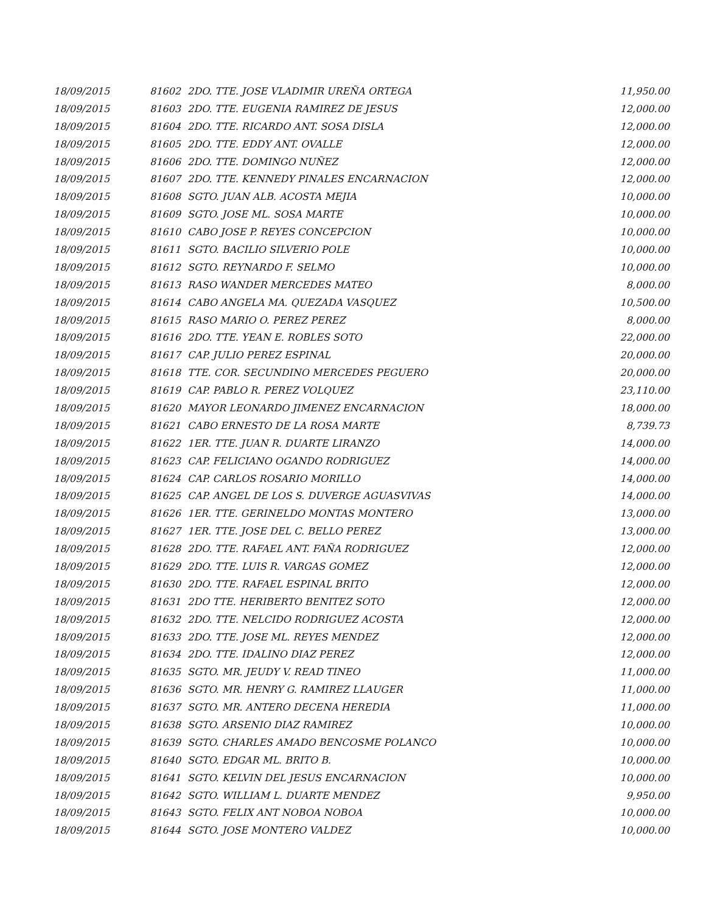| 18/09/2015 | 81602 | 2DO. TTE. JOSE VLADIMIR UREÑA ORTEGA | 11,950.00 |
| 18/09/2015 | 81603 | 2DO. TTE. EUGENIA RAMIREZ DE JESUS | 12,000.00 |
| 18/09/2015 | 81604 | 2DO. TTE. RICARDO ANT. SOSA DISLA | 12,000.00 |
| 18/09/2015 | 81605 | 2DO. TTE. EDDY ANT. OVALLE | 12,000.00 |
| 18/09/2015 | 81606 | 2DO. TTE. DOMINGO NUÑEZ | 12,000.00 |
| 18/09/2015 | 81607 | 2DO. TTE. KENNEDY PINALES ENCARNACION | 12,000.00 |
| 18/09/2015 | 81608 | SGTO. JUAN ALB. ACOSTA MEJIA | 10,000.00 |
| 18/09/2015 | 81609 | SGTO. JOSE ML. SOSA MARTE | 10,000.00 |
| 18/09/2015 | 81610 | CABO JOSE P. REYES CONCEPCION | 10,000.00 |
| 18/09/2015 | 81611 | SGTO. BACILIO SILVERIO POLE | 10,000.00 |
| 18/09/2015 | 81612 | SGTO. REYNARDO F. SELMO | 10,000.00 |
| 18/09/2015 | 81613 | RASO WANDER MERCEDES MATEO | 8,000.00 |
| 18/09/2015 | 81614 | CABO ANGELA MA. QUEZADA VASQUEZ | 10,500.00 |
| 18/09/2015 | 81615 | RASO MARIO O. PEREZ PEREZ | 8,000.00 |
| 18/09/2015 | 81616 | 2DO. TTE. YEAN E. ROBLES SOTO | 22,000.00 |
| 18/09/2015 | 81617 | CAP. JULIO PEREZ ESPINAL | 20,000.00 |
| 18/09/2015 | 81618 | TTE. COR. SECUNDINO MERCEDES PEGUERO | 20,000.00 |
| 18/09/2015 | 81619 | CAP. PABLO R. PEREZ VOLQUEZ | 23,110.00 |
| 18/09/2015 | 81620 | MAYOR LEONARDO JIMENEZ ENCARNACION | 18,000.00 |
| 18/09/2015 | 81621 | CABO ERNESTO DE LA ROSA MARTE | 8,739.73 |
| 18/09/2015 | 81622 | 1ER. TTE. JUAN R. DUARTE LIRANZO | 14,000.00 |
| 18/09/2015 | 81623 | CAP. FELICIANO OGANDO RODRIGUEZ | 14,000.00 |
| 18/09/2015 | 81624 | CAP. CARLOS ROSARIO MORILLO | 14,000.00 |
| 18/09/2015 | 81625 | CAP. ANGEL DE LOS S. DUVERGE AGUASVIVAS | 14,000.00 |
| 18/09/2015 | 81626 | 1ER. TTE. GERINELDO MONTAS MONTERO | 13,000.00 |
| 18/09/2015 | 81627 | 1ER. TTE. JOSE DEL C. BELLO PEREZ | 13,000.00 |
| 18/09/2015 | 81628 | 2DO. TTE. RAFAEL ANT. FAÑA RODRIGUEZ | 12,000.00 |
| 18/09/2015 | 81629 | 2DO. TTE. LUIS R. VARGAS GOMEZ | 12,000.00 |
| 18/09/2015 | 81630 | 2DO. TTE. RAFAEL ESPINAL BRITO | 12,000.00 |
| 18/09/2015 | 81631 | 2DO TTE. HERIBERTO BENITEZ SOTO | 12,000.00 |
| 18/09/2015 | 81632 | 2DO. TTE. NELCIDO RODRIGUEZ ACOSTA | 12,000.00 |
| 18/09/2015 | 81633 | 2DO. TTE. JOSE ML. REYES MENDEZ | 12,000.00 |
| 18/09/2015 | 81634 | 2DO. TTE. IDALINO DIAZ PEREZ | 12,000.00 |
| 18/09/2015 | 81635 | SGTO. MR. JEUDY V. READ TINEO | 11,000.00 |
| 18/09/2015 | 81636 | SGTO. MR. HENRY G. RAMIREZ LLAUGER | 11,000.00 |
| 18/09/2015 | 81637 | SGTO. MR. ANTERO DECENA HEREDIA | 11,000.00 |
| 18/09/2015 | 81638 | SGTO. ARSENIO DIAZ RAMIREZ | 10,000.00 |
| 18/09/2015 | 81639 | SGTO. CHARLES AMADO BENCOSME POLANCO | 10,000.00 |
| 18/09/2015 | 81640 | SGTO. EDGAR ML. BRITO B. | 10,000.00 |
| 18/09/2015 | 81641 | SGTO. KELVIN DEL JESUS ENCARNACION | 10,000.00 |
| 18/09/2015 | 81642 | SGTO. WILLIAM L. DUARTE MENDEZ | 9,950.00 |
| 18/09/2015 | 81643 | SGTO. FELIX ANT NOBOA NOBOA | 10,000.00 |
| 18/09/2015 | 81644 | SGTO. JOSE MONTERO VALDEZ | 10,000.00 |